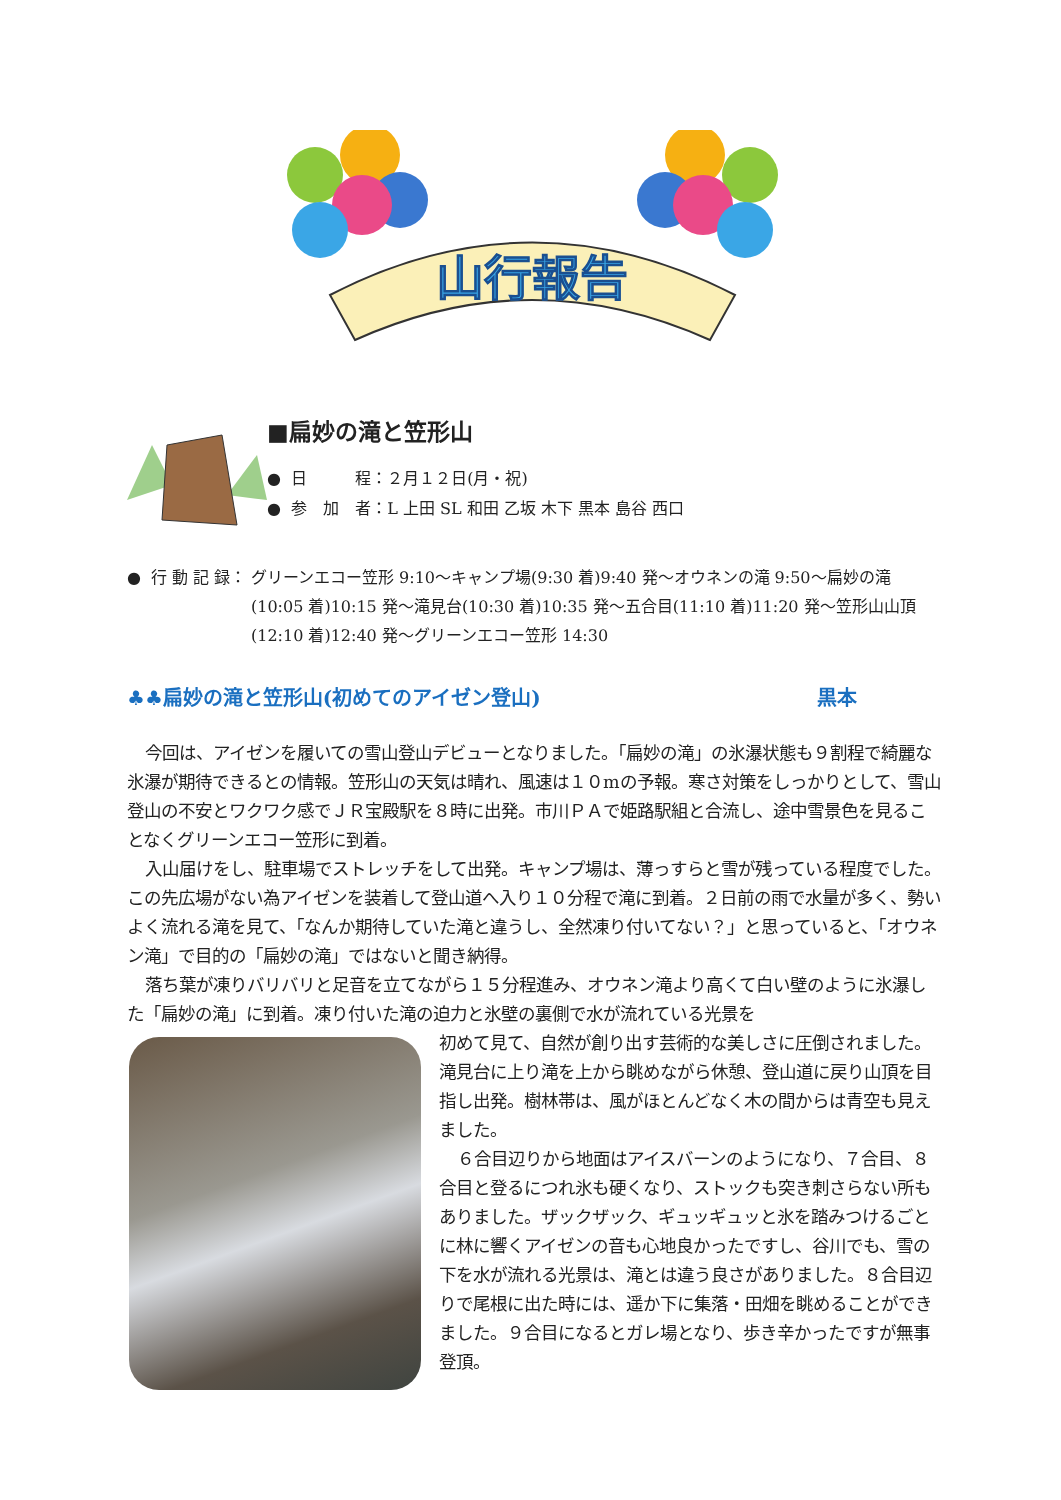山行報告
■扁妙の滝と笠形山
● 日　　　程：２月１２日(月・祝)
● 参　加　者：L 上田 SL 和田 乙坂 木下 黒本 島谷 西口
● 行 動 記 録： グリーンエコー笠形 9:10～キャンプ場(9:30 着)9:40 発～オウネンの滝 9:50～扁妙の滝(10:05 着)10:15 発～滝見台(10:30 着)10:35 発～五合目(11:10 着)11:20 発～笠形山山頂(12:10 着)12:40 発～グリーンエコー笠形 14:30
♣♣扁妙の滝と笠形山(初めてのアイゼン登山) 黒本
今回は、アイゼンを履いての雪山登山デビューとなりました。「扁妙の滝」の氷瀑状態も９割程で綺麗な氷瀑が期待できるとの情報。笠形山の天気は晴れ、風速は１０mの予報。寒さ対策をしっかりとして、雪山登山の不安とワクワク感でＪＲ宝殿駅を８時に出発。市川ＰＡで姫路駅組と合流し、途中雪景色を見ることなくグリーンエコー笠形に到着。
入山届けをし、駐車場でストレッチをして出発。キャンプ場は、薄っすらと雪が残っている程度でした。この先広場がない為アイゼンを装着して登山道へ入り１０分程で滝に到着。２日前の雨で水量が多く、勢いよく流れる滝を見て、「なんか期待していた滝と違うし、全然凍り付いてない？」と思っていると、「オウネン滝」で目的の「扁妙の滝」ではないと聞き納得。
落ち葉が凍りバリバリと足音を立てながら１５分程進み、オウネン滝より高くて白い壁のように氷瀑した「扁妙の滝」に到着。凍り付いた滝の迫力と氷壁の裏側で水が流れている光景を
初めて見て、自然が創り出す芸術的な美しさに圧倒されました。滝見台に上り滝を上から眺めながら休憩、登山道に戻り山頂を目指し出発。樹林帯は、風がほとんどなく木の間からは青空も見えました。
６合目辺りから地面はアイスバーンのようになり、７合目、８合目と登るにつれ氷も硬くなり、ストックも突き刺さらない所もありました。ザックザック、ギュッギュッと氷を踏みつけるごとに林に響くアイゼンの音も心地良かったですし、谷川でも、雪の下を水が流れる光景は、滝とは違う良さがありました。８合目辺りで尾根に出た時には、遥か下に集落・田畑を眺めることができました。９合目になるとガレ場となり、歩き辛かったですが無事登頂。